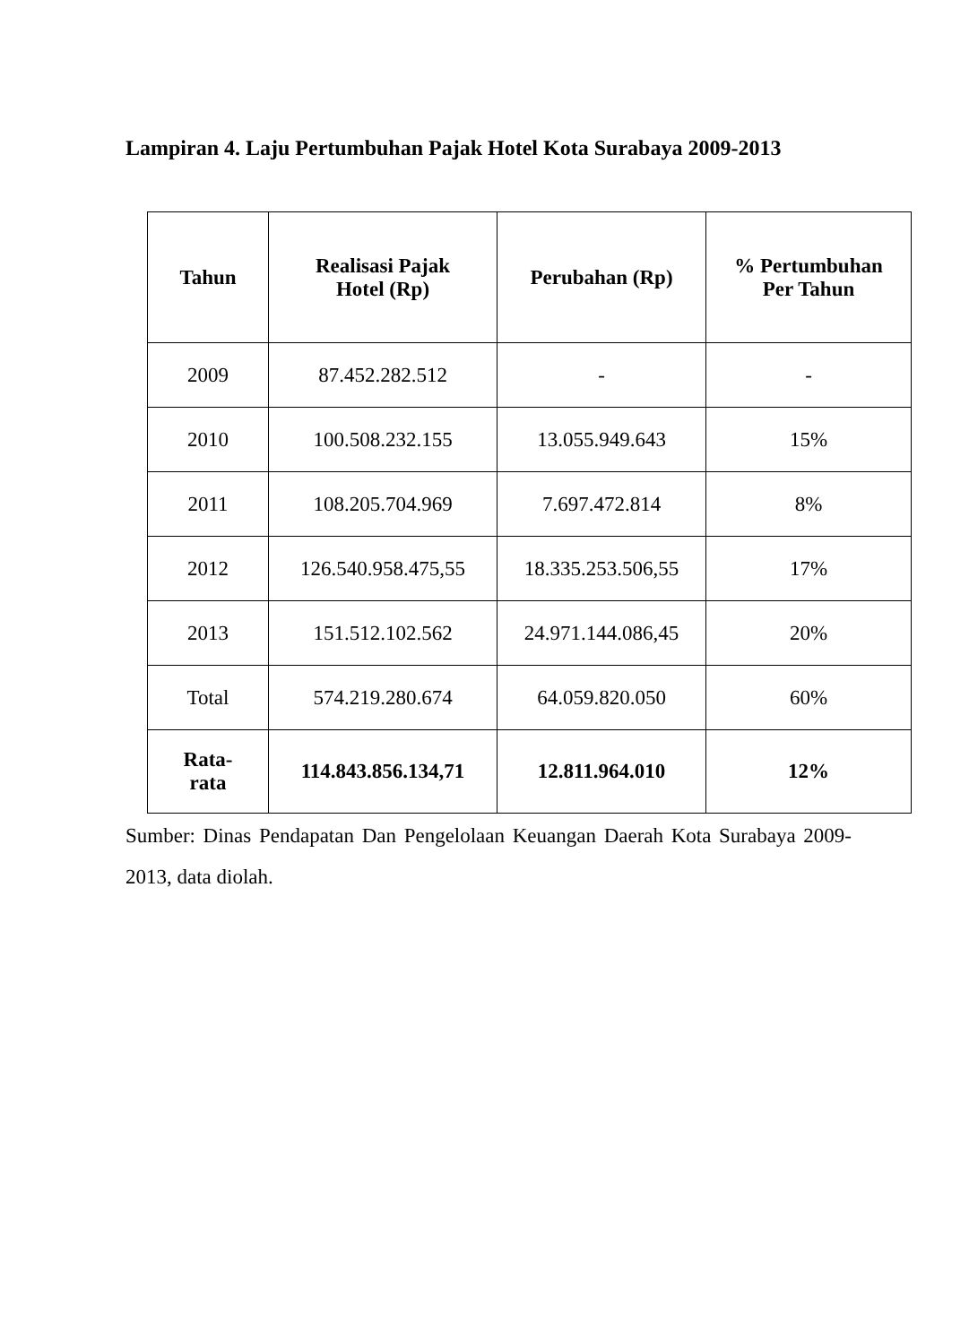Lampiran 4. Laju Pertumbuhan Pajak Hotel Kota Surabaya 2009-2013
| Tahun | Realisasi Pajak Hotel (Rp) | Perubahan (Rp) | % Pertumbuhan Per Tahun |
| --- | --- | --- | --- |
| 2009 | 87.452.282.512 | - | - |
| 2010 | 100.508.232.155 | 13.055.949.643 | 15% |
| 2011 | 108.205.704.969 | 7.697.472.814 | 8% |
| 2012 | 126.540.958.475,55 | 18.335.253.506,55 | 17% |
| 2013 | 151.512.102.562 | 24.971.144.086,45 | 20% |
| Total | 574.219.280.674 | 64.059.820.050 | 60% |
| Rata- rata | 114.843.856.134,71 | 12.811.964.010 | 12% |
Sumber: Dinas Pendapatan Dan Pengelolaan Keuangan Daerah Kota Surabaya 2009-2013, data diolah.